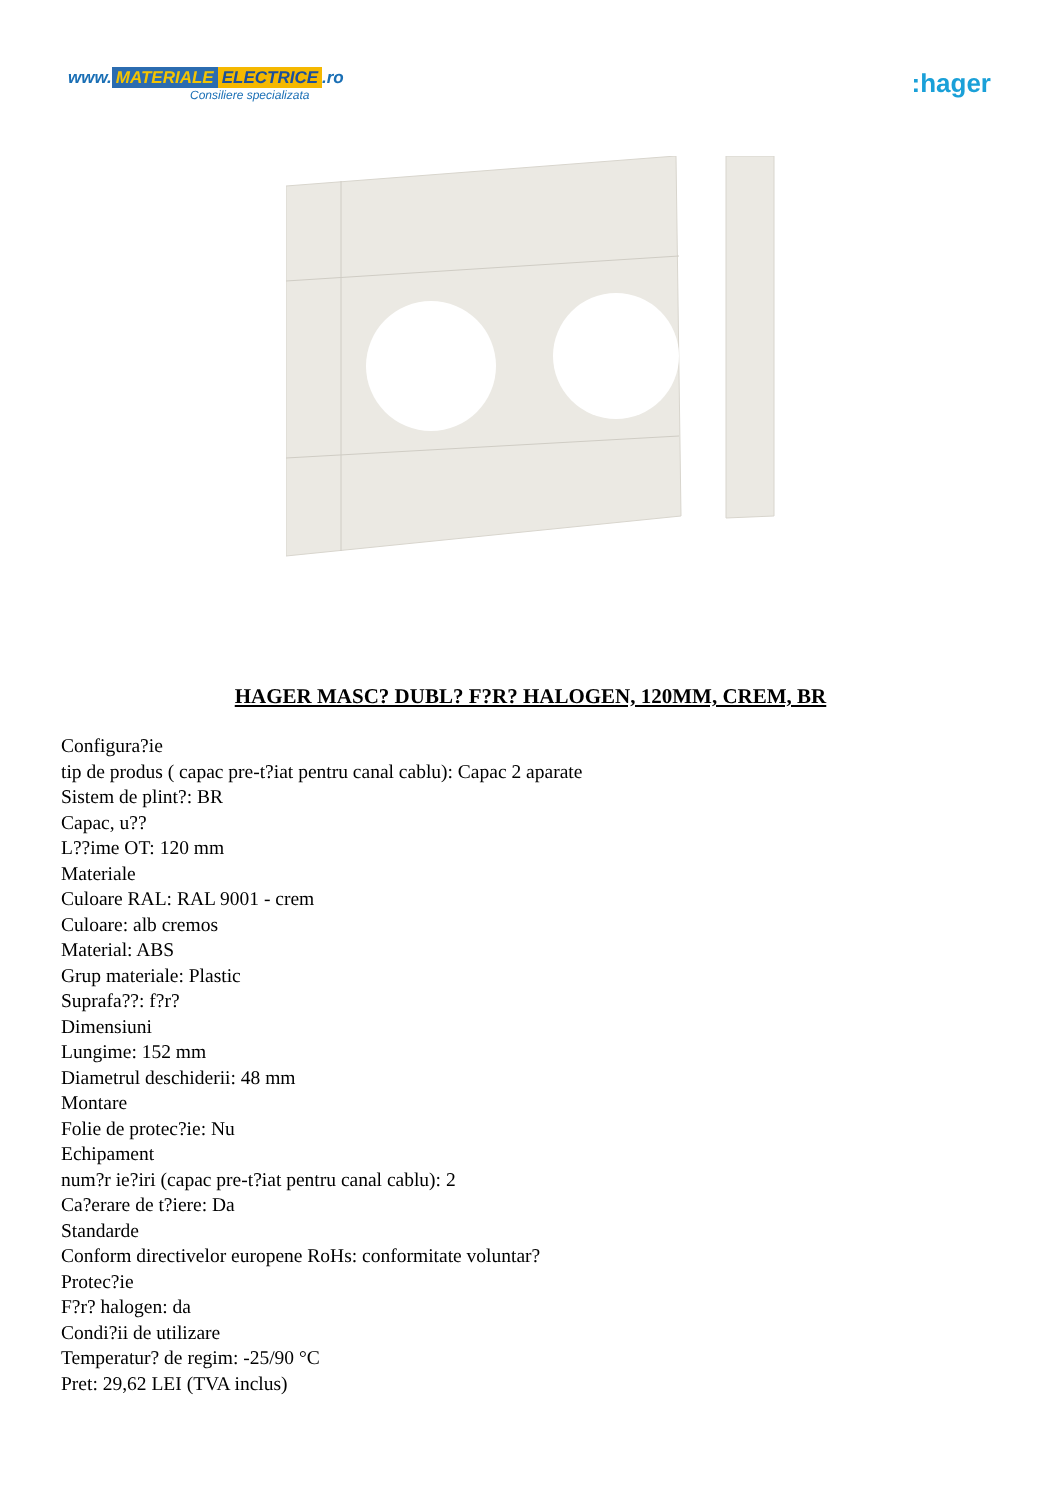www. MATERIALE ELECTRICE.ro
Consiliere specializata
:hager
HAGER MASC? DUBL? F?R? HALOGEN, 120MM, CREM, BR
Configura?ie
tip de produs ( capac pre-t?iat pentru canal cablu): Capac 2 aparate
Sistem de plint?: BR
Capac, u??
L??ime OT: 120 mm
Materiale
Culoare RAL: RAL 9001 - crem
Culoare: alb cremos
Material: ABS
Grup materiale: Plastic
Suprafa??: f?r?
Dimensiuni
Lungime: 152 mm
Diametrul deschiderii: 48 mm
Montare
Folie de protec?ie: Nu
Echipament
num?r ie?iri (capac pre-t?iat pentru canal cablu): 2
Ca?erare de t?iere: Da
Standarde
Conform directivelor europene RoHs: conformitate voluntar?
Protec?ie
F?r? halogen: da
Condi?ii de utilizare
Temperatur? de regim: -25/90 °C
Pret: 29,62 LEI (TVA inclus)